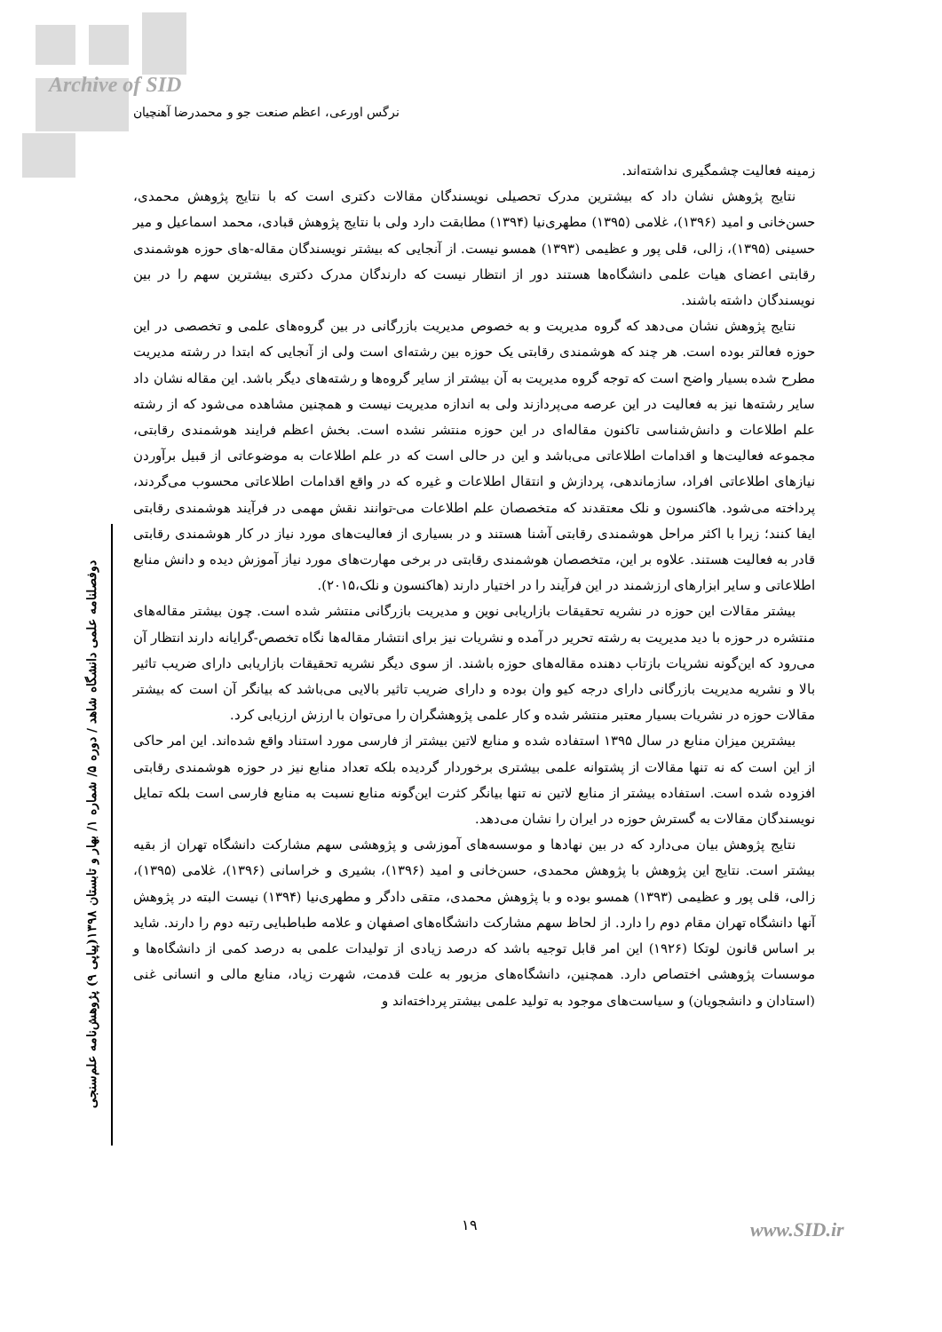Archive of SID
نرگس اورعی، اعظم صنعت جو و محمدرضا آهنچیان
دوفصلنامه علمی دانشگاه شاهد / دوره ۵/ شماره ۱/ بهار و تابستان ۱۳۹۸(پیاپی ۹) پژوهش‌نامه علم‌سنجی
زمینه فعالیت چشمگیری نداشته‌اند.
نتایج پژوهش نشان داد که بیشترین مدرک تحصیلی نویسندگان مقالات دکتری است که با نتایج پژوهش محمدی، حسن‌خانی و امید (۱۳۹۶)، غلامی (۱۳۹۵) مطهری‌نیا (۱۳۹۴) مطابقت دارد ولی با نتایج پژوهش قبادی، محمد اسماعیل و میر حسینی (۱۳۹۵)، زالی، قلی پور و عظیمی (۱۳۹۳) همسو نیست. از آنجایی که بیشتر نویسندگان مقاله-های حوزه هوشمندی رقابتی اعضای هیات علمی دانشگاه‌ها هستند دور از انتظار نیست که دارندگان مدرک دکتری بیشترین سهم را در بین نویسندگان داشته باشند.
نتایج پژوهش نشان می‌دهد که گروه مدیریت و به خصوص مدیریت بازرگانی در بین گروه‌های علمی و تخصصی در این حوزه فعالتر بوده است. هر چند که هوشمندی رقابتی یک حوزه بین رشته‌ای است ولی از آنجایی که ابتدا در رشته مدیریت مطرح شده بسیار واضح است که توجه گروه مدیریت به آن بیشتر از سایر گروه‌ها و رشته‌های دیگر باشد. این مقاله نشان داد سایر رشته‌ها نیز به فعالیت در این عرصه می‌پردازند ولی به اندازه مدیریت نیست و همچنین مشاهده می‌شود که از رشته علم اطلاعات و دانش‌شناسی تاکنون مقاله‌ای در این حوزه منتشر نشده است. بخش اعظم فرایند هوشمندی رقابتی، مجموعه فعالیت‌ها و اقدامات اطلاعاتی می‌باشد و این در حالی است که در علم اطلاعات به موضوعاتی از قبیل برآوردن نیازهای اطلاعاتی افراد، سازماندهی، پردازش و انتقال اطلاعات و غیره که در واقع اقدامات اطلاعاتی محسوب می‌گردند، پرداخته می‌شود. هاکنسون و نلک معتقدند که متخصصان علم اطلاعات می-توانند نقش مهمی در فرآیند هوشمندی رقابتی ایفا کنند؛ زیرا با اکثر مراحل هوشمندی رقابتی آشنا هستند و در بسیاری از فعالیت‌های مورد نیاز در کار هوشمندی رقابتی قادر به فعالیت هستند. علاوه بر این، متخصصان هوشمندی رقابتی در برخی مهارت‌های مورد نیاز آموزش دیده و دانش منابع اطلاعاتی و سایر ابزارهای ارزشمند در این فرآیند را در اختیار دارند (هاکنسون و نلک،۲۰۱۵).
بیشتر مقالات این حوزه در نشریه تحقیقات بازاریابی نوین و مدیریت بازرگانی منتشر شده است. چون بیشتر مقاله‌های منتشره در حوزه با دید مدیریت به رشته تحریر در آمده و نشریات نیز برای انتشار مقاله‌ها نگاه تخصص-گرایانه دارند انتظار آن می‌رود که این‌گونه نشریات بازتاب دهنده مقاله‌های حوزه باشند. از سوی دیگر نشریه تحقیقات بازاریابی دارای ضریب تاثیر بالا و نشریه مدیریت بازرگانی دارای درجه کیو وان بوده و دارای ضریب تاثیر بالایی می‌باشد که بیانگر آن است که بیشتر مقالات حوزه در نشریات بسیار معتبر منتشر شده و کار علمی پژوهشگران را می‌توان با ارزش ارزیابی کرد.
بیشترین میزان منابع در سال ۱۳۹۵ استفاده شده و منابع لاتین بیشتر از فارسی مورد استناد واقع شده‌اند. این امر حاکی از این است که نه تنها مقالات از پشتوانه علمی بیشتری برخوردار گردیده بلکه تعداد منابع نیز در حوزه هوشمندی رقابتی افزوده شده است. استفاده بیشتر از منابع لاتین نه تنها بیانگر کثرت این‌گونه منابع نسبت به منابع فارسی است بلکه تمایل نویسندگان مقالات به گسترش حوزه در ایران را نشان می‌دهد.
نتایج پژوهش بیان می‌دارد که در بین نهادها و موسسه‌های آموزشی و پژوهشی سهم مشارکت دانشگاه تهران از بقیه بیشتر است. نتایج این پژوهش با پژوهش محمدی، حسن‌خانی و امید (۱۳۹۶)، بشیری و خراسانی (۱۳۹۶)، غلامی (۱۳۹۵)، زالی، قلی پور و عظیمی (۱۳۹۳) همسو بوده و با پژوهش محمدی، متقی دادگر و مطهری‌نیا (۱۳۹۴) نیست البته در پژوهش آنها دانشگاه تهران مقام دوم را دارد. از لحاظ سهم مشارکت دانشگاه‌های اصفهان و علامه طباطبایی رتبه دوم را دارند. شاید بر اساس قانون لوتکا (۱۹۲۶) این امر قابل توجیه باشد که درصد زیادی از تولیدات علمی به درصد کمی از دانشگاه‌ها و موسسات پژوهشی اختصاص دارد. همچنین، دانشگاه‌های مزبور به علت قدمت، شهرت زیاد، منابع مالی و انسانی غنی (استادان و دانشجویان) و سیاست‌های موجود به تولید علمی بیشتر پرداخته‌اند و
۱۹ www.SID.ir